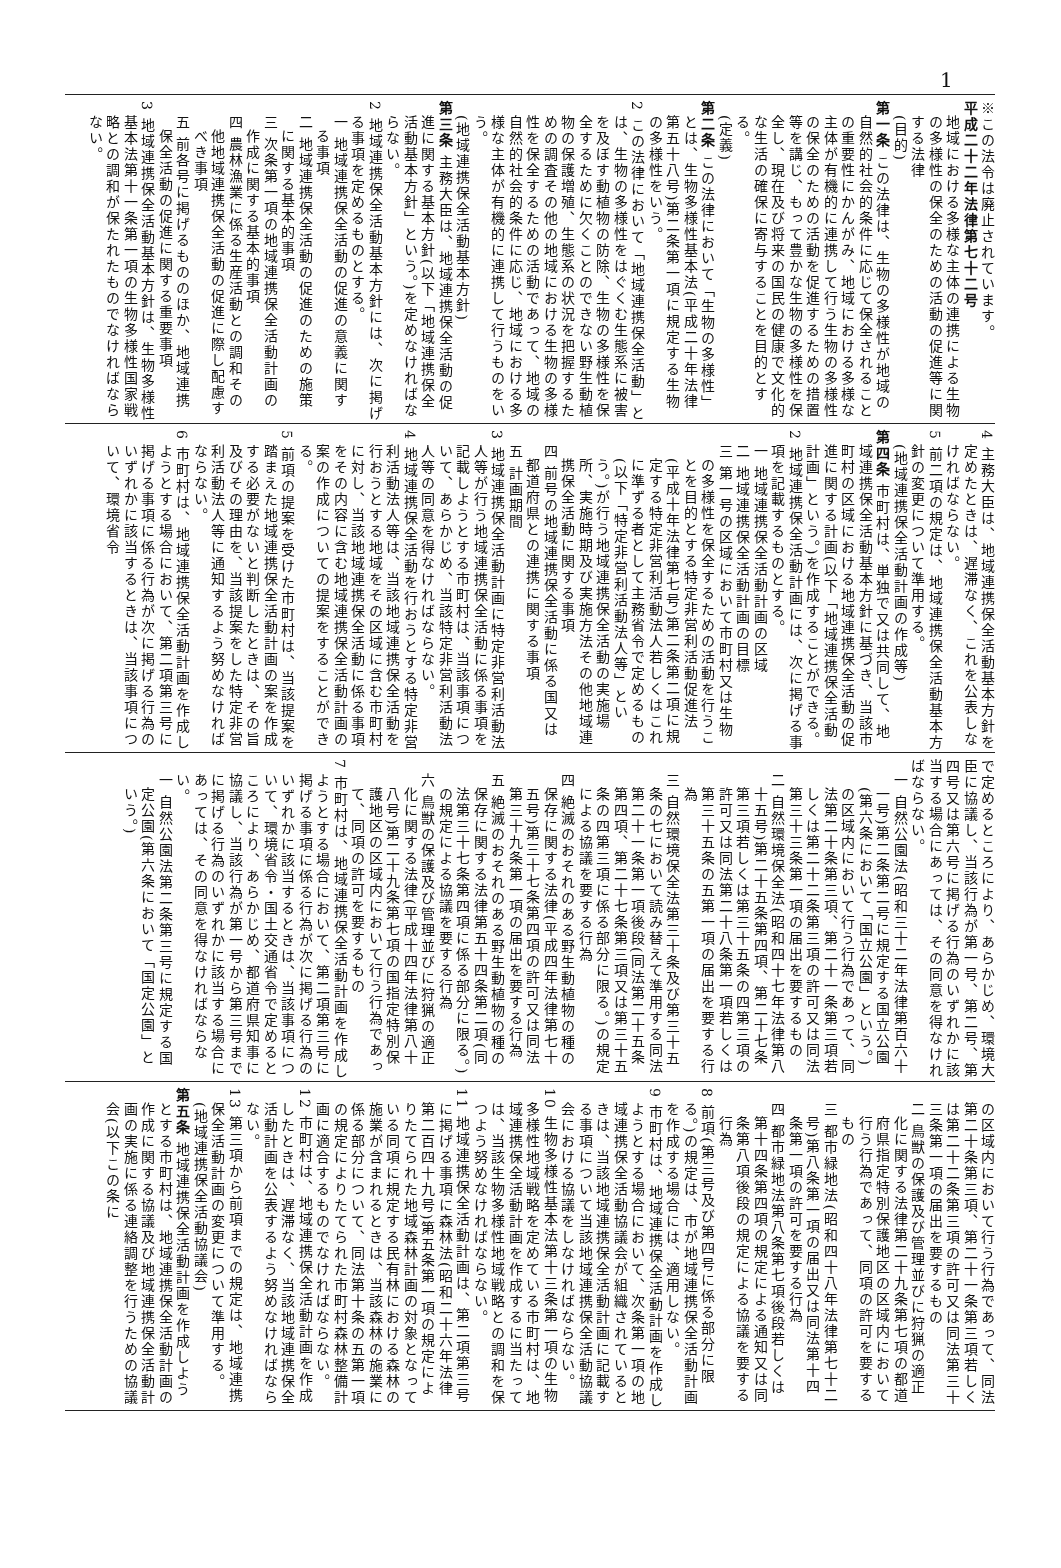1
※この法令は廃止されています。
平成二十二年法律第七十二号
地域における多様な主体の連携による生物の多様性の保全のための活動の促進等に関する法律
(目的)
第一条 この法律は、生物の多様性が地域の自然的社会的条件に応じて保全されることの重要性にかんがみ、地域における多様な主体が有機的に連携して行う生物の多様性の保全のための活動を促進するための措置等を講じ、もって豊かな生物の多様性を保全し、現在及び将来の国民の健康で文化的な生活の確保に寄与することを目的とする。
(定義)
第二条 この法律において「生物の多様性」とは、生物多様性基本法(平成二十年法律第五十八号)第二条第一項に規定する生物の多様性をいう。
2 この法律において「地域連携保全活動」とは、生物の多様性をはぐくむ生態系に被害を及ぼす動植物の防除、生物の多様性を保全するために欠くことのできない野生動植物の保護増殖、生態系の状況を把握するための調査その他の地域における生物の多様性を保全するための活動であって、地域の自然的社会的条件に応じ、地域における多様な主体が有機的に連携して行うものをいう。
(地域連携保全活動基本方針)
第三条 主務大臣は、地域連携保全活動の促進に関する基本方針(以下「地域連携保全活動基本方針」という。)を定めなければならない。
2 地域連携保全活動基本方針には、次に掲げる事項を定めるものとする。
一 地域連携保全活動の促進の意義に関する事項
二 地域連携保全活動の促進のための施策に関する基本的事項
三 次条第一項の地域連携保全活動計画の作成に関する基本的事項
四 農林漁業に係る生産活動との調和その他地域連携保全活動の促進に際し配慮すべき事項
五 前各号に掲げるもののほか、地域連携保全活動の促進に関する重要事項
3 地域連携保全活動基本方針は、生物多様性基本法第十一条第一項の生物多様性国家戦略との調和が保たれたものでなければならない。
4 主務大臣は、地域連携保全活動基本方針を定めたときは、遅滞なく、これを公表しなければならない。
5 前二項の規定は、地域連携保全活動基本方針の変更について準用する。
(地域連携保全活動計画の作成等)
第四条 市町村は、単独で又は共同して、地域連携保全活動基本方針に基づき、当該市町村の区域における地域連携保全活動の促進に関する計画(以下「地域連携保全活動計画」という。)を作成することができる。
2 地域連携保全活動計画には、次に掲げる事項を記載するものとする。
一 地域連携保全活動計画の区域
二 地域連携保全活動計画の目標
三 第一号の区域において市町村又は生物の多様性を保全するための活動を行うことを目的とする特定非営利活動促進法(平成十年法律第七号)第二条第二項に規定する特定非営利活動法人若しくはこれに準ずる者として主務省令で定めるもの(以下「特定非営利活動法人等」という。)が行う地域連携保全活動の実施場所、実施時期及び実施方法その他地域連携保全活動に関する事項
四 前号の地域連携保全活動に係る国又は都道府県との連携に関する事項
五 計画期間
3 地域連携保全活動計画に特定非営利活動法人等が行う地域連携保全活動に係る事項を記載しようとする市町村は、当該事項について、あらかじめ、当該特定非営利活動法人等の同意を得なければならない。
4 地域連携保全活動を行おうとする特定非営利活動法人等は、当該地域連携保全活動を行おうとする地域をその区域に含む市町村に対し、当該地域連携保全活動に係る事項をその内容に含む地域連携保全活動計画の案の作成についての提案をすることができる。
5 前項の提案を受けた市町村は、当該提案を踏まえた地域連携保全活動計画の案を作成する必要がないと判断したときは、その旨及びその理由を、当該提案をした特定非営利活動法人等に通知するよう努めなければならない。
6 市町村は、地域連携保全活動計画を作成しようとする場合において、第二項第三号に掲げる事項に係る行為が次に掲げる行為のいずれかに該当するときは、当該事項について、環境省令
で定めるところにより、あらかじめ、環境大臣に協議し、当該行為が第一号、第二号、第四号又は第六号に掲げる行為のいずれかに該当する場合にあっては、その同意を得なければならない。
一 自然公園法(昭和三十二年法律第百六十一号)第二条第二号に規定する国立公園(第六条において「国立公園」という。)の区域内において行う行為であって、同法第二十条第三項、第二十一条第三項若しくは第二十二条第三項の許可又は同法第三十三条第一項の届出を要するもの
二 自然環境保全法(昭和四十七年法律第八十五号)第二十五条第四項、第二十七条第三項若しくは第三十五条の四第三項の許可又は同法第二十八条第一項若しくは第三十五条の五第一項の届出を要する行為
三 自然環境保全法第三十条及び第三十五条の七において読み替えて準用する同法第二十一条第一項後段(同法第二十五条第四項、第二十七条第三項又は第三十五条の四第三項に係る部分に限る。)の規定による協議を要する行為
四 絶滅のおそれのある野生動植物の種の保存に関する法律(平成四年法律第七十五号)第三十七条第四項の許可又は同法第三十九条第一項の届出を要する行為
五 絶滅のおそれのある野生動植物の種の保存に関する法律第五十四条第二項(同法第三十七条第四項に係る部分に限る。)の規定による協議を要する行為
六 鳥獣の保護及び管理並びに狩猟の適正化に関する法律(平成十四年法律第八十八号)第二十九条第七項の国指定特別保護地区の区域内において行う行為であって、同項の許可を要するもの
7 市町村は、地域連携保全活動計画を作成しようとする場合において、第二項第三号に掲げる事項に係る行為が次に掲げる行為のいずれかに該当するときは、当該事項について、環境省令・国土交通省令で定めるところにより、あらかじめ、都道府県知事に協議し、当該行為が第一号から第三号までに掲げる行為のいずれかに該当する場合にあっては、その同意を得なければならない。
一 自然公園法第二条第三号に規定する国定公園(第六条において「国定公園」という。)
の区域内において行う行為であって、同法第二十条第三項、第二十一条第三項若しくは第二十二条第三項の許可又は同法第三十三条第一項の届出を要するもの
二 鳥獣の保護及び管理並びに狩猟の適正化に関する法律第二十九条第七項の都道府県指定特別保護地区の区域内において行う行為であって、同項の許可を要するもの
三 都市緑地法(昭和四十八年法律第七十二号)第八条第一項の届出又は同法第十四条第一項の許可を要する行為
四 都市緑地法第八条第七項後段若しくは第十四条第四項の規定による通知又は同条第八項後段の規定による協議を要する行為
8 前項(第三号及び第四号に係る部分に限る。)の規定は、市が地域連携保全活動計画を作成する場合には、適用しない。
9 市町村は、地域連携保全活動計画を作成しようとする場合において、次条第一項の地域連携保全活動協議会が組織されているときは、当該地域連携保全活動計画に記載する事項について当該地域連携保全活動協議会における協議をしなければならない。
10 生物多様性基本法第十三条第一項の生物多様性地域戦略を定めている市町村は、地域連携保全活動計画を作成するに当たっては、当該生物多様性地域戦略との調和を保つよう努めなければならない。
11 地域連携保全活動計画は、第二項第三号に掲げる事項に森林法(昭和二十六年法律第二百四十九号)第五条第一項の規定によりたてられた地域森林計画の対象となっている同項に規定する民有林における森林の施業が含まれるときは、当該森林の施業に係る部分について、同法第十条の五第一項の規定によりたてられた市町村森林整備計画に適合するものでなければならない。
12 市町村は、地域連携保全活動計画を作成したときは、遅滞なく、当該地域連携保全活動計画を公表するよう努めなければならない。
13 第三項から前項までの規定は、地域連携保全活動計画の変更について準用する。
(地域連携保全活動協議会)
第五条 地域連携保全活動計画を作成しようとする市町村は、地域連携保全活動計画の作成に関する協議及び地域連携保全活動計画の実施に係る連絡調整を行うための協議会(以下この条に